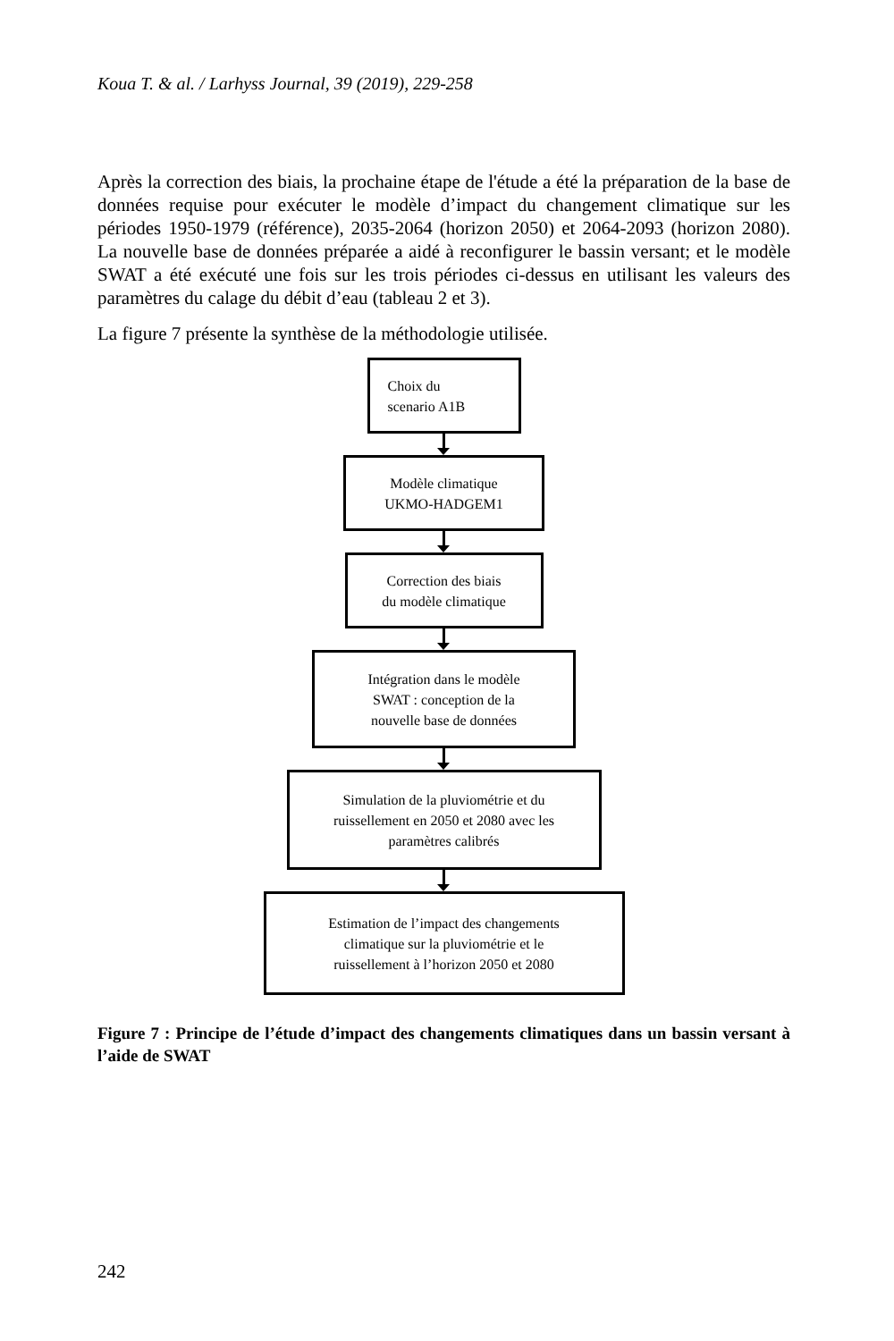Koua T. & al. / Larhyss Journal, 39 (2019), 229-258
Après la correction des biais, la prochaine étape de l'étude a été la préparation de la base de données requise pour exécuter le modèle d’impact du changement climatique sur les périodes 1950-1979 (référence), 2035-2064 (horizon 2050) et 2064-2093 (horizon 2080). La nouvelle base de données préparée a aidé à reconfigurer le bassin versant; et le modèle SWAT a été exécuté une fois sur les trois périodes ci-dessus en utilisant les valeurs des paramètres du calage du débit d’eau (tableau 2 et 3).
La figure 7 présente la synthèse de la méthodologie utilisée.
Choix du
scenario A1B
Modèle climatique
UKMO-HADGEM1
Correction des biais
du modèle climatique
Intégration dans le modèle
SWAT : conception de la
nouvelle base de données
Simulation de la pluviométrie et du
ruissellement en 2050 et 2080 avec les
paramètres calibrés
Estimation de l’impact des changements
climatique sur la pluviométrie et le
ruissellement à l’horizon 2050 et 2080
Figure 7 : Principe de l’étude d’impact des changements climatiques dans un bassin versant à l’aide de SWAT
242